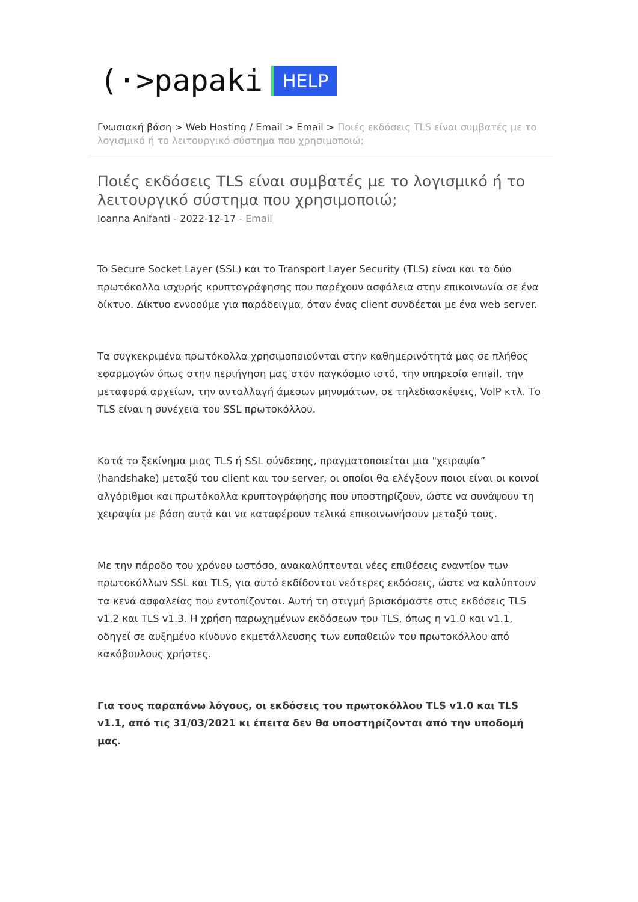(·>papaki HELP
Γνωσιακή βάση > Web Hosting / Email > Email > Ποιές εκδόσεις TLS είναι συμβατές με το λογισμικό ή το λειτουργικό σύστημα που χρησιμοποιώ;
Ποιές εκδόσεις TLS είναι συμβατές με το λογισμικό ή το λειτουργικό σύστημα που χρησιμοποιώ;
Ioanna Anifanti - 2022-12-17 - Email
To Secure Socket Layer (SSL) και το Transport Layer Security (TLS) είναι και τα δύο πρωτόκολλα ισχυρής κρυπτογράφησης που παρέχουν ασφάλεια στην επικοινωνία σε ένα δίκτυο. Δίκτυο εννοούμε για παράδειγμα, όταν ένας client συνδέεται με ένα web server.
Τα συγκεκριμένα πρωτόκολλα χρησιμοποιούνται στην καθημερινότητά μας σε πλήθος εφαρμογών όπως στην περιήγηση μας στον παγκόσμιο ιστό, την υπηρεσία email, την μεταφορά αρχείων, την ανταλλαγή άμεσων μηνυμάτων, σε τηλεδιασκέψεις, VoIP κτλ. Το TLS είναι η συνέχεια του SSL πρωτοκόλλου.
Κατά το ξεκίνημα μιας TLS ή SSL σύνδεσης, πραγματοποιείται μια "χειραψία” (handshake) μεταξύ του client και του server, οι οποίοι θα ελέγξουν ποιοι είναι οι κοινοί αλγόριθμοι και πρωτόκολλα κρυπτογράφησης που υποστηρίζουν, ώστε να συνάψουν τη χειραψία με βάση αυτά και να καταφέρουν τελικά επικοινωνήσουν μεταξύ τους.
Με την πάροδο του χρόνου ωστόσο, ανακαλύπτονται νέες επιθέσεις εναντίον των πρωτοκόλλων SSL και TLS, για αυτό εκδίδονται νεότερες εκδόσεις, ώστε να καλύπτουν τα κενά ασφαλείας που εντοπίζονται. Αυτή τη στιγμή βρισκόμαστε στις εκδόσεις TLS v1.2 και TLS v1.3. Η χρήση παρωχημένων εκδόσεων του TLS, όπως η v1.0 και v1.1, οδηγεί σε αυξημένο κίνδυνο εκμετάλλευσης των ευπαθειών του πρωτοκόλλου από κακόβουλους χρήστες.
Για τους παραπάνω λόγους, οι εκδόσεις του πρωτοκόλλου TLS v1.0 και TLS v1.1, από τις 31/03/2021 κι έπειτα δεν θα υποστηρίζονται από την υποδομή μας.